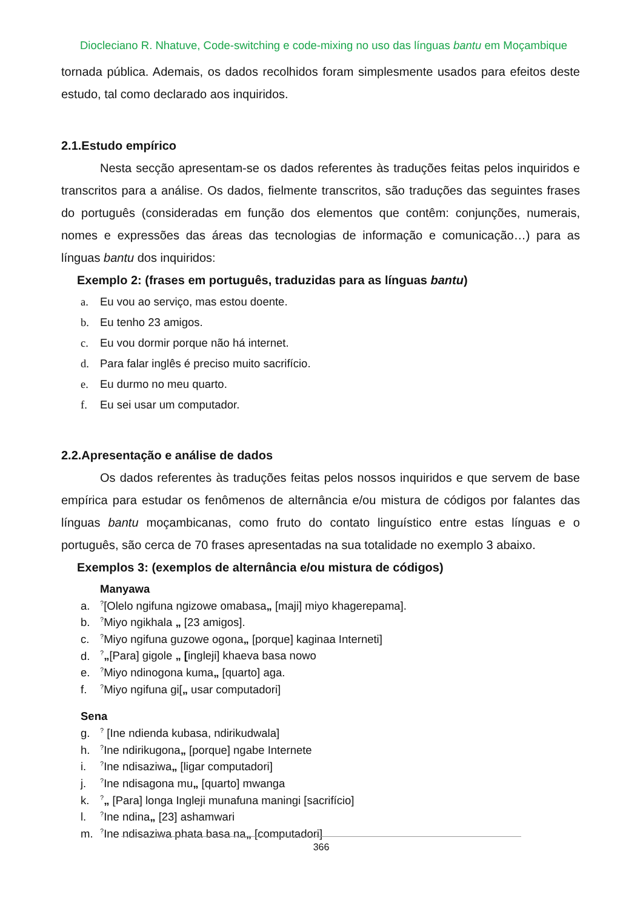Diocleciano R. Nhatuve, Code-switching e code-mixing no uso das línguas bantu em Moçambique
tornada pública. Ademais, os dados recolhidos foram simplesmente usados para efeitos deste estudo, tal como declarado aos inquiridos.
2.1.Estudo empírico
Nesta secção apresentam-se os dados referentes às traduções feitas pelos inquiridos e transcritos para a análise. Os dados, fielmente transcritos, são traduções das seguintes frases do português (consideradas em função dos elementos que contêm: conjunções, numerais, nomes e expressões das áreas das tecnologias de informação e comunicação…) para as línguas bantu dos inquiridos:
Exemplo 2: (frases em português, traduzidas para as línguas bantu)
a. Eu vou ao serviço, mas estou doente.
b. Eu tenho 23 amigos.
c. Eu vou dormir porque não há internet.
d. Para falar inglês é preciso muito sacrifício.
e. Eu durmo no meu quarto.
f. Eu sei usar um computador.
2.2.Apresentação e análise de dados
Os dados referentes às traduções feitas pelos nossos inquiridos e que servem de base empírica para estudar os fenômenos de alternância e/ou mistura de códigos por falantes das línguas bantu moçambicanas, como fruto do contato linguístico entre estas línguas e o português, são cerca de 70 frases apresentadas na sua totalidade no exemplo 3 abaixo.
Exemplos 3: (exemplos de alternância e/ou mistura de códigos)
Manyawa
a.<sup>?</sup>[Olelo ngifuna ngizowe omabasa„ [maji] miyo khagerepama].
b.<sup>?</sup>Miyo ngikhala „ [23 amigos].
c.<sup>?</sup>Miyo ngifuna guzowe ogona„ [porque] kaginaa Interneti]
d.<sup>?</sup>„[Para] gigole „ [ingleji] khaeva basa nowo
e.<sup>?</sup>Miyo ndinogona kuma„ [quarto] aga.
f.<sup>?</sup>Miyo ngifuna gi[„ usar computadori]
Sena
g.<sup>?</sup> [Ine ndienda kubasa, ndirikudwala]
h.<sup>?</sup>Ine ndirikugona„ [porque] ngabe Internete
i.<sup>?</sup>Ine ndisaziwa„ [ligar computadori]
j.<sup>?</sup>Ine ndisagona mu„ [quarto] mwanga
k.<sup>?</sup>„ [Para] longa Ingleji munafuna maningi [sacrifício]
l.<sup>?</sup>Ine ndina„ [23] ashamwari
m.<sup>?</sup>Ine ndisaziwa phata basa na„ [computadori]
366